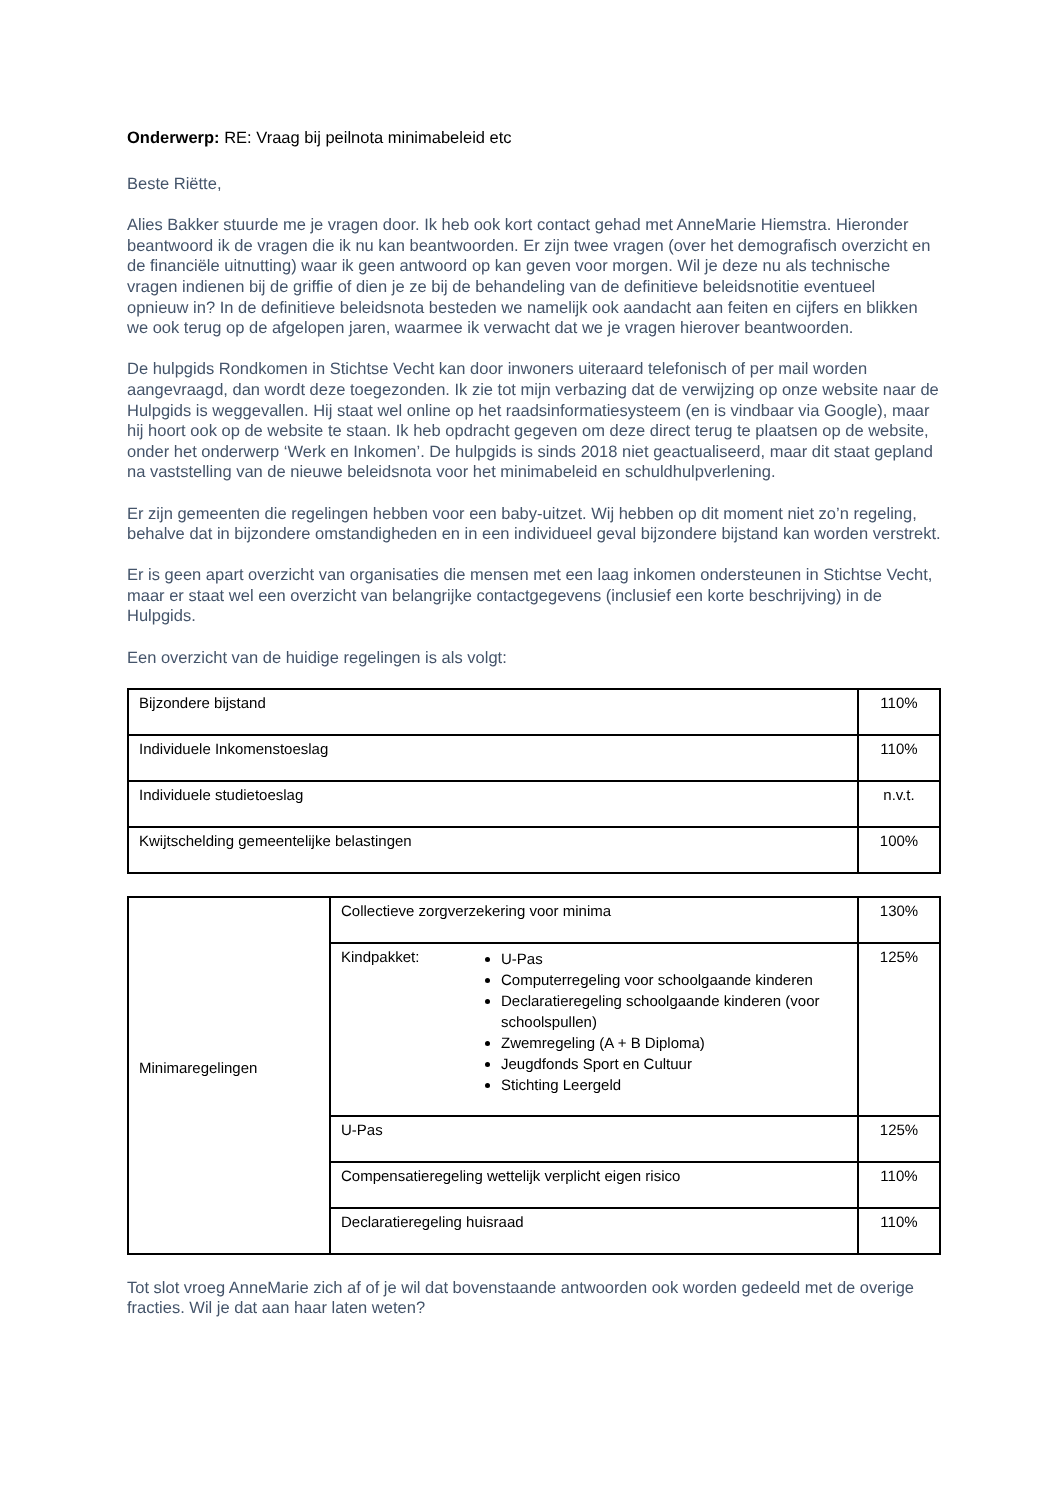Onderwerp: RE: Vraag bij peilnota minimabeleid etc
Beste Riëtte,
Alies Bakker stuurde me je vragen door. Ik heb ook kort contact gehad met AnneMarie Hiemstra. Hieronder beantwoord ik de vragen die ik nu kan beantwoorden. Er zijn twee vragen (over het demografisch overzicht en de financiële uitnutting) waar ik geen antwoord op kan geven voor morgen. Wil je deze nu als technische vragen indienen bij de griffie of dien je ze bij de behandeling van de definitieve beleidsnotitie eventueel opnieuw in? In de definitieve beleidsnota besteden we namelijk ook aandacht aan feiten en cijfers en blikken we ook terug op de afgelopen jaren, waarmee ik verwacht dat we je vragen hierover beantwoorden.
De hulpgids Rondkomen in Stichtse Vecht kan door inwoners uiteraard telefonisch of per mail worden aangevraagd, dan wordt deze toegezonden. Ik zie tot mijn verbazing dat de verwijzing op onze website naar de Hulpgids is weggevallen. Hij staat wel online op het raadsinformatiesysteem (en is vindbaar via Google), maar hij hoort ook op de website te staan. Ik heb opdracht gegeven om deze direct terug te plaatsen op de website, onder het onderwerp ‘Werk en Inkomen’. De hulpgids is sinds 2018 niet geactualiseerd, maar dit staat gepland na vaststelling van de nieuwe beleidsnota voor het minimabeleid en schuldhulpverlening.
Er zijn gemeenten die regelingen hebben voor een baby-uitzet. Wij hebben op dit moment niet zo’n regeling, behalve dat in bijzondere omstandigheden en in een individueel geval bijzondere bijstand kan worden verstrekt.
Er is geen apart overzicht van organisaties die mensen met een laag inkomen ondersteunen in Stichtse Vecht, maar er staat wel een overzicht van belangrijke contactgegevens (inclusief een korte beschrijving) in de Hulpgids.
Een overzicht van de huidige regelingen is als volgt:
| Bijzondere bijstand | 110% |
| Individuele Inkomenstoeslag | 110% |
| Individuele studietoeslag | n.v.t. |
| Kwijtschelding gemeentelijke belastingen | 100% |
| Minimaregelingen | Collectieve zorgverzekering voor minima | 130% |
| | Kindpakket: U-Pas Computerregeling voor schoolgaande kinderen Declaratieregeling schoolgaande kinderen (voor schoolspullen) Zwemregeling (A + B Diploma) Jeugdfonds Sport en Cultuur Stichting Leergeld | 125% |
| | U-Pas | 125% |
| | Compensatieregeling wettelijk verplicht eigen risico | 110% |
| | Declaratieregeling huisraad | 110% |
Tot slot vroeg AnneMarie zich af of je wil dat bovenstaande antwoorden ook worden gedeeld met de overige fracties. Wil je dat aan haar laten weten?